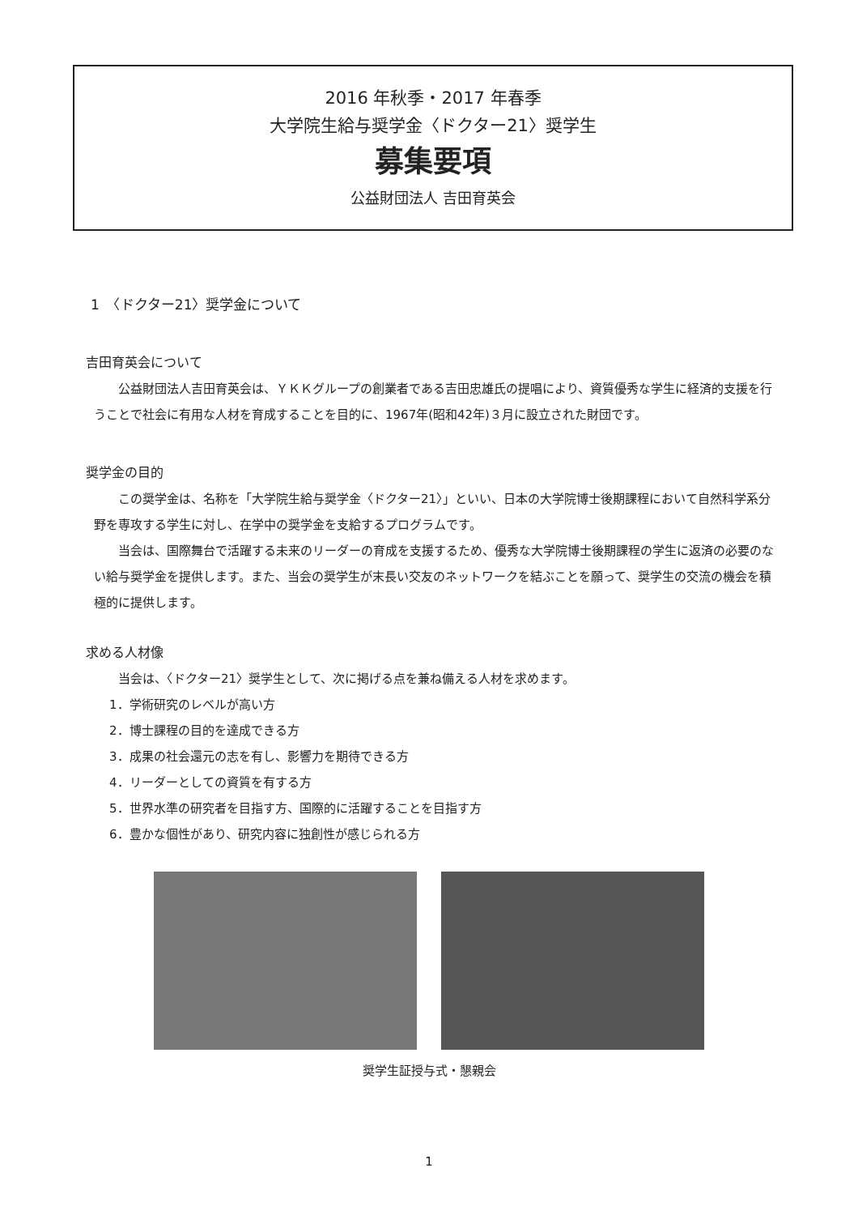2016 年秋季・2017 年春季
大学院生給与奨学金〈ドクター21〉奨学生
募集要項
公益財団法人 吉田育英会
1　〈ドクター21〉奨学金について
吉田育英会について
公益財団法人吉田育英会は、ＹＫＫグループの創業者である吉田忠雄氏の提唱により、資質優秀な学生に経済的支援を行うことで社会に有用な人材を育成することを目的に、1967年(昭和42年)３月に設立された財団です。
奨学金の目的
この奨学金は、名称を「大学院生給与奨学金〈ドクター21〉」といい、日本の大学院博士後期課程において自然科学系分野を専攻する学生に対し、在学中の奨学金を支給するプログラムです。
当会は、国際舞台で活躍する未来のリーダーの育成を支援するため、優秀な大学院博士後期課程の学生に返済の必要のない給与奨学金を提供します。また、当会の奨学生が末長い交友のネットワークを結ぶことを願って、奨学生の交流の機会を積極的に提供します。
求める人材像
当会は、〈ドクター21〉奨学生として、次に掲げる点を兼ね備える人材を求めます。
1．学術研究のレベルが高い方
2．博士課程の目的を達成できる方
3．成果の社会還元の志を有し、影響力を期待できる方
4．リーダーとしての資質を有する方
5．世界水準の研究者を目指す方、国際的に活躍することを目指す方
6．豊かな個性があり、研究内容に独創性が感じられる方
奨学生証授与式・懇親会
1